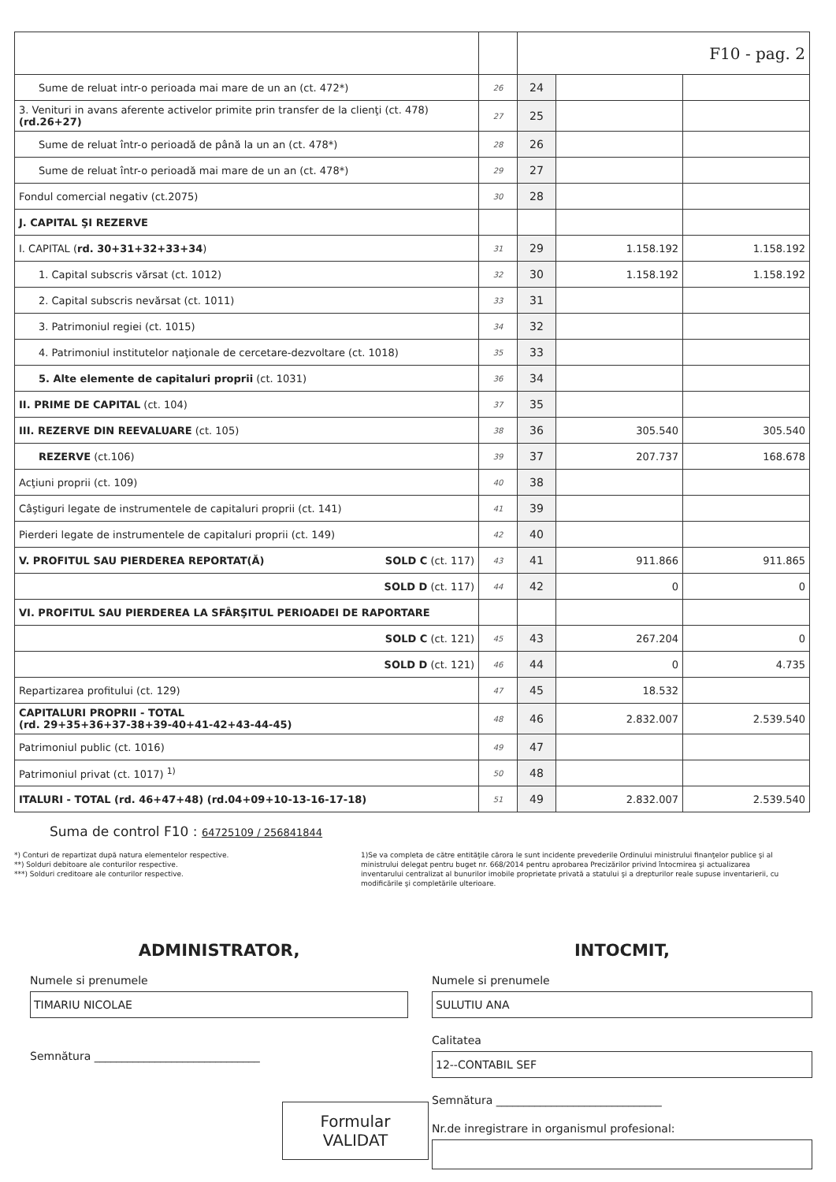| | | F10 - pag. 2 | | |
| --- | --- | --- | --- | --- |
| Sume de reluat intr-o perioada mai mare de un an (ct. 472*) | 26 | 24 | | |
| 3. Venituri in avans aferente activelor primite prin transfer de la clienţi (ct. 478) (rd.26+27) | 27 | 25 | | |
| Sume de reluat într-o perioadă de până la un an (ct. 478*) | 28 | 26 | | |
| Sume de reluat într-o perioadă mai mare de un an (ct. 478*) | 29 | 27 | | |
| Fondul comercial negativ (ct.2075) | 30 | 28 | | |
| J. CAPITAL ŞI REZERVE | | | | |
| I. CAPITAL ( rd. 30+31+32+33+34 ) | 31 | 29 | 1.158.192 | 1.158.192 |
| 1. Capital subscris vărsat (ct. 1012) | 32 | 30 | 1.158.192 | 1.158.192 |
| 2. Capital subscris nevărsat (ct. 1011) | 33 | 31 | | |
| 3. Patrimoniul regiei (ct. 1015) | 34 | 32 | | |
| 4. Patrimoniul institutelor naţionale de cercetare-dezvoltare (ct. 1018) | 35 | 33 | | |
| 5. Alte elemente de capitaluri proprii (ct. 1031) | 36 | 34 | | |
| II. PRIME DE CAPITAL (ct. 104) | 37 | 35 | | |
| III. REZERVE DIN REEVALUARE (ct. 105) | 38 | 36 | 305.540 | 305.540 |
| REZERVE (ct.106) | 39 | 37 | 207.737 | 168.678 |
| Acţiuni proprii (ct. 109) | 40 | 38 | | |
| Câştiguri legate de instrumentele de capitaluri proprii (ct. 141) | 41 | 39 | | |
| Pierderi legate de instrumentele de capitaluri proprii (ct. 149) | 42 | 40 | | |
| V. PROFITUL SAU PIERDEREA REPORTAT(Ă) SOLD C (ct. 117) | 43 | 41 | 911.866 | 911.865 |
| SOLD D (ct. 117) | 44 | 42 | 0 | 0 |
| VI. PROFITUL SAU PIERDEREA LA SFÂRŞITUL PERIOADEI DE RAPORTARE | | | | |
| SOLD C (ct. 121) | 45 | 43 | 267.204 | 0 |
| SOLD D (ct. 121) | 46 | 44 | 0 | 4.735 |
| Repartizarea profitului (ct. 129) | 47 | 45 | 18.532 | |
| CAPITALURI PROPRII - TOTAL (rd. 29+35+36+37-38+39-40+41-42+43-44-45) | 48 | 46 | 2.832.007 | 2.539.540 |
| Patrimoniul public (ct. 1016) | 49 | 47 | | |
| Patrimoniul privat (ct. 1017) <sup>1)</sup> | 50 | 48 | | |
| ITALURI - TOTAL (rd. 46+47+48) (rd.04+09+10-13-16-17-18) | 51 | 49 | 2.832.007 | 2.539.540 |
Suma de control F10 : 64725109 / 256841844
*) Conturi de repartizat după natura elementelor respective.
**) Solduri debitoare ale conturilor respective.
***) Solduri creditoare ale conturilor respective.
1)Se va completa de către entităţile cărora le sunt incidente prevederile Ordinului ministrului finanţelor publice şi al ministrului delegat pentru buget nr. 668/2014 pentru aprobarea Precizărilor privind întocmirea şi actualizarea inventarului centralizat al bunurilor imobile proprietate privată a statului şi a drepturilor reale supuse inventarierii, cu modificările şi completările ulterioare.
ADMINISTRATOR,
Numele si prenumele
TIMARIU NICOLAE
Semnătura ______________________________
Formular
VALIDAT
INTOCMIT,
Numele si prenumele
SULUTIU ANA
Calitatea
12--CONTABIL SEF
Semnătura ______________________________
Nr.de inregistrare in organismul profesional: